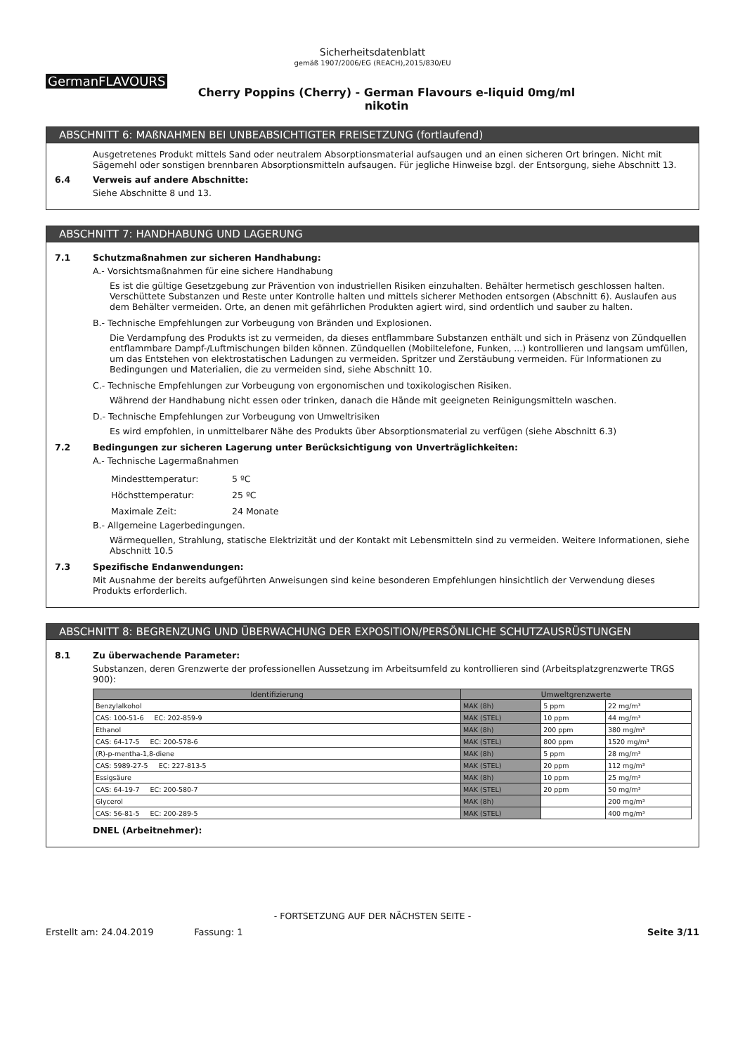Sicherheitsdatenblatt
gemäß 1907/2006/EG (REACH),2015/830/EU
GermanFLAVOURS
Cherry Poppins (Cherry) - German Flavours e-liquid 0mg/ml
nikotin
ABSCHNITT 6: MAßNAHMEN BEI UNBEABSICHTIGTER FREISETZUNG (fortlaufend)
Ausgetretenes Produkt mittels Sand oder neutralem Absorptionsmaterial aufsaugen und an einen sicheren Ort bringen. Nicht mit Sägemehl oder sonstigen brennbaren Absorptionsmitteln aufsaugen. Für jegliche Hinweise bzgl. der Entsorgung, siehe Abschnitt 13.
6.4 Verweis auf andere Abschnitte:
Siehe Abschnitte 8 und 13.
ABSCHNITT 7: HANDHABUNG UND LAGERUNG
7.1 Schutzmaßnahmen zur sicheren Handhabung:
A.- Vorsichtsmaßnahmen für eine sichere Handhabung
Es ist die gültige Gesetzgebung zur Prävention von industriellen Risiken einzuhalten. Behälter hermetisch geschlossen halten. Verschüttete Substanzen und Reste unter Kontrolle halten und mittels sicherer Methoden entsorgen (Abschnitt 6). Auslaufen aus dem Behälter vermeiden. Orte, an denen mit gefährlichen Produkten agiert wird, sind ordentlich und sauber zu halten.
B.- Technische Empfehlungen zur Vorbeugung von Bränden und Explosionen.
Die Verdampfung des Produkts ist zu vermeiden, da dieses entflammbare Substanzen enthält und sich in Präsenz von Zündquellen entflammbare Dampf-/Luftmischungen bilden können. Zündquellen (Mobiltelefone, Funken, ...) kontrollieren und langsam umfüllen, um das Entstehen von elektrostatischen Ladungen zu vermeiden. Spritzer und Zerstäubung vermeiden. Für Informationen zu Bedingungen und Materialien, die zu vermeiden sind, siehe Abschnitt 10.
C.- Technische Empfehlungen zur Vorbeugung von ergonomischen und toxikologischen Risiken.
Während der Handhabung nicht essen oder trinken, danach die Hände mit geeigneten Reinigungsmitteln waschen.
D.- Technische Empfehlungen zur Vorbeugung von Umweltrisiken
Es wird empfohlen, in unmittelbarer Nähe des Produkts über Absorptionsmaterial zu verfügen (siehe Abschnitt 6.3)
7.2 Bedingungen zur sicheren Lagerung unter Berücksichtigung von Unverträglichkeiten:
A.- Technische Lagermaßnahmen
| Mindesttemperatur: | 5 ºC |
| Höchsttemperatur: | 25 ºC |
| Maximale Zeit: | 24 Monate |
B.- Allgemeine Lagerbedingungen.
Wärmequellen, Strahlung, statische Elektrizität und der Kontakt mit Lebensmitteln sind zu vermeiden. Weitere Informationen, siehe Abschnitt 10.5
7.3 Spezifische Endanwendungen:
Mit Ausnahme der bereits aufgeführten Anweisungen sind keine besonderen Empfehlungen hinsichtlich der Verwendung dieses Produkts erforderlich.
ABSCHNITT 8: BEGRENZUNG UND ÜBERWACHUNG DER EXPOSITION/PERSÖNLICHE SCHUTZAUSRÜSTUNGEN
8.1 Zu überwachende Parameter:
Substanzen, deren Grenzwerte der professionellen Aussetzung im Arbeitsumfeld zu kontrollieren sind (Arbeitsplatzgrenzwerte TRGS 900):
| Identifizierung | Umweltgrenzwerte | | |
| --- | --- | --- | --- |
| Benzylalkohol | MAK (8h) | 5 ppm | 22 mg/m³ |
| CAS: 100-51-6 EC: 202-859-9 | MAK (STEL) | 10 ppm | 44 mg/m³ |
| Ethanol | MAK (8h) | 200 ppm | 380 mg/m³ |
| CAS: 64-17-5 EC: 200-578-6 | MAK (STEL) | 800 ppm | 1520 mg/m³ |
| (R)-p-mentha-1,8-diene | MAK (8h) | 5 ppm | 28 mg/m³ |
| CAS: 5989-27-5 EC: 227-813-5 | MAK (STEL) | 20 ppm | 112 mg/m³ |
| Essigsäure | MAK (8h) | 10 ppm | 25 mg/m³ |
| CAS: 64-19-7 EC: 200-580-7 | MAK (STEL) | 20 ppm | 50 mg/m³ |
| Glycerol | MAK (8h) | | 200 mg/m³ |
| CAS: 56-81-5 EC: 200-289-5 | MAK (STEL) | | 400 mg/m³ |
DNEL (Arbeitnehmer):
- FORTSETZUNG AUF DER NÄCHSTEN SEITE -
Erstellt am: 24.04.2019 Fassung: 1 Seite 3/11